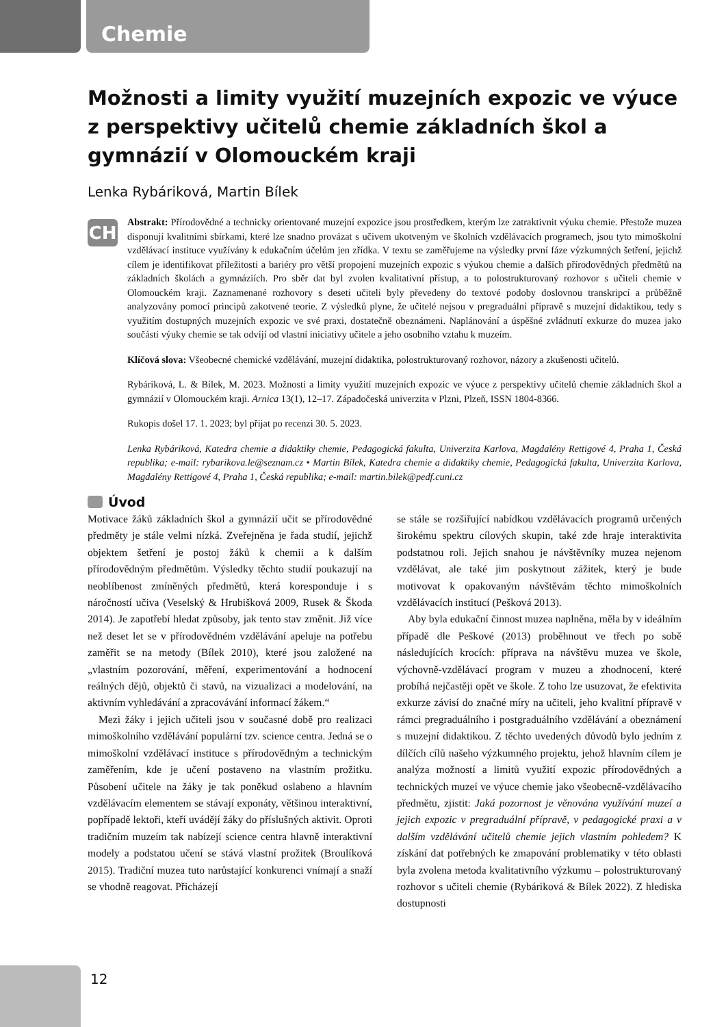Chemie
Možnosti a limity využití muzejních expozic ve výuce z perspektivy učitelů chemie základních škol a gymnázií v Olomouckém kraji
Lenka Rybáriková, Martin Bílek
CH
Abstrakt: Přírodovědné a technicky orientované muzejní expozice jsou prostředkem, kterým lze zatraktivnit výuku chemie. Přestože muzea disponují kvalitními sbírkami, které lze snadno provázat s učivem ukotveným ve školních vzdělávacích programech, jsou tyto mimoškolní vzdělávací instituce využívány k edukačním účelům jen zřídka. V textu se zaměřujeme na výsledky první fáze výzkumných šetření, jejichž cílem je identifikovat příležitosti a bariéry pro větší propojení muzejních expozic s výukou chemie a dalších přírodovědných předmětů na základních školách a gymnáziích. Pro sběr dat byl zvolen kvalitativní přístup, a to polostrukturovaný rozhovor s učiteli chemie v Olomouckém kraji. Zaznamenané rozhovory s deseti učiteli byly převedeny do textové podoby doslovnou transkripcí a průběžně analyzovány pomocí principů zakotvené teorie. Z výsledků plyne, že učitelé nejsou v pregraduální přípravě s muzejní didaktikou, tedy s využitím dostupných muzejních expozic ve své praxi, dostatečně obeznámeni. Naplánování a úspěšné zvládnutí exkurze do muzea jako součásti výuky chemie se tak odvíjí od vlastní iniciativy učitele a jeho osobního vztahu k muzeím.
Klíčová slova: Všeobecné chemické vzdělávání, muzejní didaktika, polostrukturovaný rozhovor, názory a zkušenosti učitelů.
Rybáriková, L. & Bílek, M. 2023. Možnosti a limity využití muzejních expozic ve výuce z perspektivy učitelů chemie základních škol a gymnázií v Olomouckém kraji. Arnica 13(1), 12–17. Západočeská univerzita v Plzni, Plzeň, ISSN 1804-8366.
Rukopis došel 17. 1. 2023; byl přijat po recenzi 30. 5. 2023.
Lenka Rybáriková, Katedra chemie a didaktiky chemie, Pedagogická fakulta, Univerzita Karlova, Magdalény Rettigové 4, Praha 1, Česká republika; e-mail: rybarikova.le@seznam.cz • Martin Bílek, Katedra chemie a didaktiky chemie, Pedagogická fakulta, Univerzita Karlova, Magdalény Rettigové 4, Praha 1, Česká republika; e-mail: martin.bilek@pedf.cuni.cz
Úvod
Motivace žáků základních škol a gymnázií učit se přírodovědné předměty je stále velmi nízká. Zveřejněna je řada studií, jejichž objektem šetření je postoj žáků k chemii a k dalším přírodovědným předmětům. Výsledky těchto studií poukazují na neoblíbenost zmíněných předmětů, která koresponduje i s náročností učiva (Veselský & Hrubišková 2009, Rusek & Škoda 2014). Je zapotřebí hledat způsoby, jak tento stav změnit. Již více než deset let se v přírodovědném vzdělávání apeluje na potřebu zaměřit se na metody (Bílek 2010), které jsou založené na „vlastním pozorování, měření, experimentování a hodnocení reálných dějů, objektů či stavů, na vizualizaci a modelování, na aktivním vyhledávání a zpracovávání informací žákem.“
Mezi žáky i jejich učiteli jsou v současné době pro realizaci mimoškolního vzdělávání populární tzv. science centra. Jedná se o mimoškolní vzdělávací instituce s přírodovědným a technickým zaměřením, kde je učení postaveno na vlastním prožitku. Působení učitele na žáky je tak poněkud oslabeno a hlavním vzdělávacím elementem se stávají exponáty, většinou interaktivní, popřípadě lektoři, kteří uvádějí žáky do příslušných aktivit. Oproti tradičním muzeím tak nabízejí science centra hlavně interaktivní modely a podstatou učení se stává vlastní prožitek (Broulíková 2015). Tradiční muzea tuto narůstající konkurenci vnímají a snaží se vhodně reagovat. Přicházejí
se stále se rozšiřující nabídkou vzdělávacích programů určených širokému spektru cílových skupin, také zde hraje interaktivita podstatnou roli. Jejich snahou je návštěvníky muzea nejenom vzdělávat, ale také jim poskytnout zážitek, který je bude motivovat k opakovaným návštěvám těchto mimoškolních vzdělávacích institucí (Pešková 2013).
Aby byla edukační činnost muzea naplněna, měla by v ideálním případě dle Peškové (2013) proběhnout ve třech po sobě následujících krocích: příprava na návštěvu muzea ve škole, výchovně-vzdělávací program v muzeu a zhodnocení, které probíhá nejčastěji opět ve škole. Z toho lze usuzovat, že efektivita exkurze závisí do značné míry na učiteli, jeho kvalitní přípravě v rámci pregraduálního i postgraduálního vzdělávání a obeznámení s muzejní didaktikou. Z těchto uvedených důvodů bylo jedním z dílčích cílů našeho výzkumného projektu, jehož hlavním cílem je analýza možností a limitů využití expozic přírodovědných a technických muzeí ve výuce chemie jako všeobecně-vzdělávacího předmětu, zjistit: Jaká pozornost je věnována využívání muzeí a jejich expozic v pregraduální přípravě, v pedagogické praxi a v dalším vzdělávání učitelů chemie jejich vlastním pohledem? K získání dat potřebných ke zmapování problematiky v této oblasti byla zvolena metoda kvalitativního výzkumu – polostrukturovaný rozhovor s učiteli chemie (Rybáriková & Bílek 2022). Z hlediska dostupnosti
12